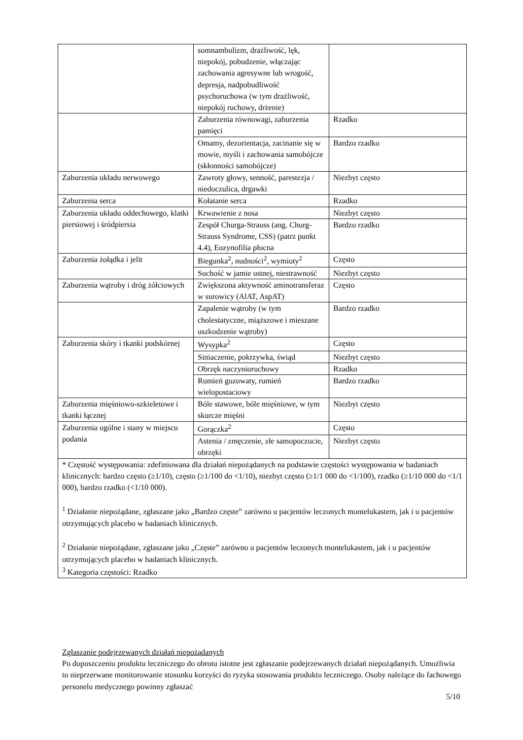| | somnambulizm, drażliwość, lęk, niepokój, pobudzenie, włączając zachowania agresywne lub wrogość, depresja, nadpobudliwość psychoruchowa (w tym drażliwość, niepokój ruchowy, drżenie) | |
| | Zaburzenia równowagi, zaburzenia pamięci | Rzadko |
| | Omamy, dezorientacja, zacinanie się w mowie, myśli i zachowania samobójcze (skłonności samobójcze) | Bardzo rzadko |
| Zaburzenia układu nerwowego | Zawroty głowy, senność, parestezja / niedoczulica, drgawki | Niezbyt często |
| Zaburzenia serca | Kołatanie serca | Rzadko |
| Zaburzenia układu oddechowego, klatki piersiowej i śródpiersia | Krwawienie z nosa | Niezbyt często |
| | Zespół Churga-Strauss (ang. Churg-Strauss Syndrome, CSS) (patrz punkt 4.4), Eozynofilia płucna | Bardzo rzadko |
| Zaburzenia żołądka i jelit | Biegunka<sup>2</sup>, nudności<sup>2</sup>, wymioty<sup>2</sup> | Często |
| | Suchość w jamie ustnej, niestrawność | Niezbyt często |
| Zaburzenia wątroby i dróg żółciowych | Zwiększona aktywność aminotransferaz w surowicy (AlAT, AspAT) | Często |
| | Zapalenie wątroby (w tym cholestatyczne, miąższowe i mieszane uszkodzenie wątroby) | Bardzo rzadko |
| Zaburzenia skóry i tkanki podskórnej | Wysypka<sup>2</sup> | Często |
| | Siniaczenie, pokrzywka, świąd | Niezbyt często |
| | Obrzęk naczynioruchowy | Rzadko |
| | Rumień guzowaty, rumień wielopostaciowy | Bardzo rzadko |
| Zaburzenia mięśniowo-szkieletowe i tkanki łącznej | Bóle stawowe, bóle mięśniowe, w tym skurcze mięśni | Niezbyt często |
| Zaburzenia ogólne i stany w miejscu podania | Gorączka<sup>2</sup> | Często |
| | Astenia / zmęczenie, złe samopoczucie, obrzęki | Niezbyt często |
| * Częstość występowania: zdefiniowana dla działań niepożądanych na podstawie częstości występowania w badaniach klinicznych: bardzo często (≥1/10), często (≥1/100 do <1/10), niezbyt często (≥1/1 000 do <1/100), rzadko (≥1/10 000 do <1/1 000), bardzo rzadko (<1/10 000). <sup>1</sup> Działanie niepożądane, zgłaszane jako „Bardzo częste” zarówno u pacjentów leczonych montelukastem, jak i u pacjentów otrzymujących placebo w badaniach klinicznych. <sup>2</sup> Działanie niepożądane, zgłaszane jako „Częste” zarówno u pacjentów leczonych montelukastem, jak i u pacjentów otrzymujących placebo w badaniach klinicznych. <sup>3</sup> Kategoria częstości: Rzadko | | |
Zgłaszanie podejrzewanych działań niepożądanych
Po dopuszczeniu produktu leczniczego do obrotu istotne jest zgłaszanie podejrzewanych działań niepożądanych. Umożliwia to nieprzerwane monitorowanie stosunku korzyści do ryzyka stosowania produktu leczniczego. Osoby należące do fachowego personelu medycznego powinny zgłaszać
5/10